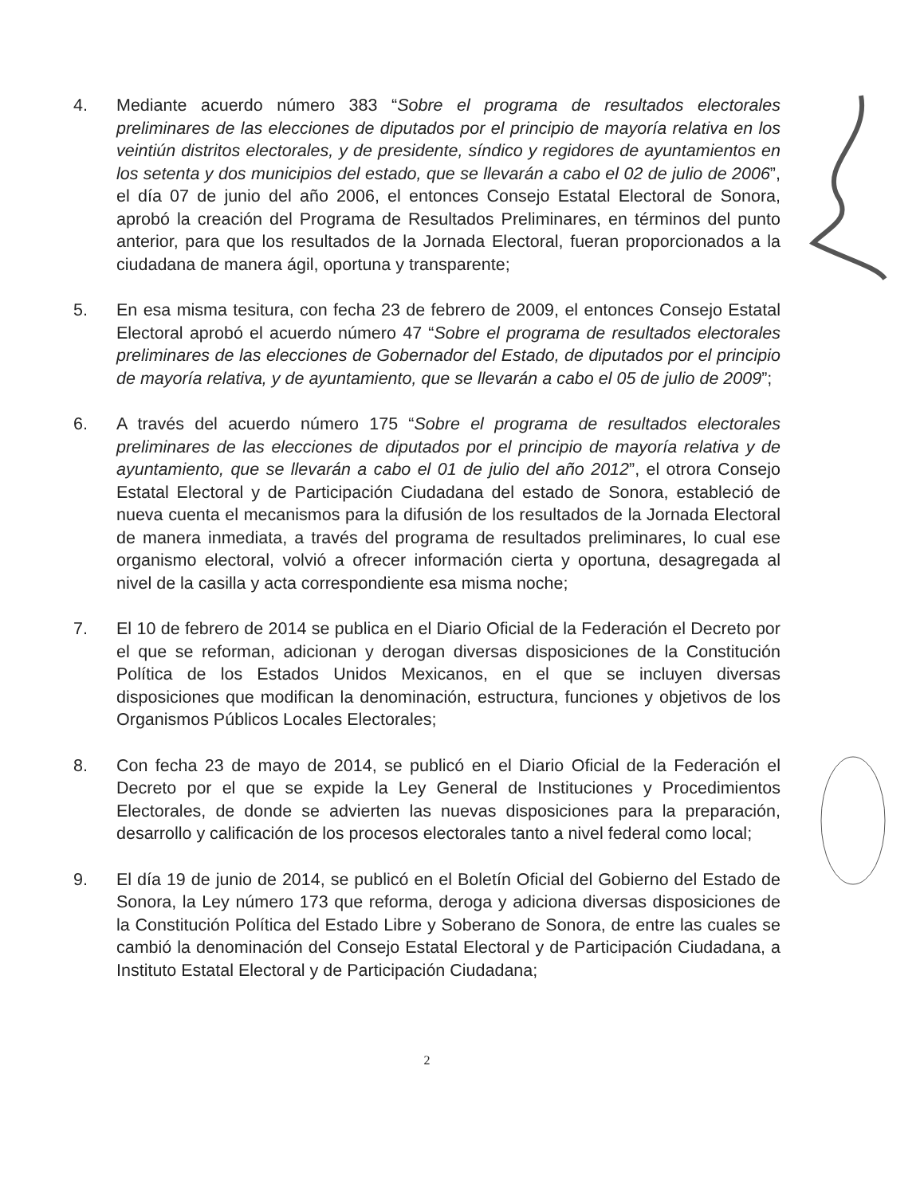4. Mediante acuerdo número 383 “Sobre el programa de resultados electorales preliminares de las elecciones de diputados por el principio de mayoría relativa en los veintiún distritos electorales, y de presidente, síndico y regidores de ayuntamientos en los setenta y dos municipios del estado, que se llevarán a cabo el 02 de julio de 2006”, el día 07 de junio del año 2006, el entonces Consejo Estatal Electoral de Sonora, aprobó la creación del Programa de Resultados Preliminares, en términos del punto anterior, para que los resultados de la Jornada Electoral, fueran proporcionados a la ciudadana de manera ágil, oportuna y transparente;
5. En esa misma tesitura, con fecha 23 de febrero de 2009, el entonces Consejo Estatal Electoral aprobó el acuerdo número 47 “Sobre el programa de resultados electorales preliminares de las elecciones de Gobernador del Estado, de diputados por el principio de mayoría relativa, y de ayuntamiento, que se llevarán a cabo el 05 de julio de 2009”;
6. A través del acuerdo número 175 “Sobre el programa de resultados electorales preliminares de las elecciones de diputados por el principio de mayoría relativa y de ayuntamiento, que se llevarán a cabo el 01 de julio del año 2012”, el otrora Consejo Estatal Electoral y de Participación Ciudadana del estado de Sonora, estableció de nueva cuenta el mecanismos para la difusión de los resultados de la Jornada Electoral de manera inmediata, a través del programa de resultados preliminares, lo cual ese organismo electoral, volvió a ofrecer información cierta y oportuna, desagregada al nivel de la casilla y acta correspondiente esa misma noche;
7. El 10 de febrero de 2014 se publica en el Diario Oficial de la Federación el Decreto por el que se reforman, adicionan y derogan diversas disposiciones de la Constitución Política de los Estados Unidos Mexicanos, en el que se incluyen diversas disposiciones que modifican la denominación, estructura, funciones y objetivos de los Organismos Públicos Locales Electorales;
8. Con fecha 23 de mayo de 2014, se publicó en el Diario Oficial de la Federación el Decreto por el que se expide la Ley General de Instituciones y Procedimientos Electorales, de donde se advierten las nuevas disposiciones para la preparación, desarrollo y calificación de los procesos electorales tanto a nivel federal como local;
9. El día 19 de junio de 2014, se publicó en el Boletín Oficial del Gobierno del Estado de Sonora, la Ley número 173 que reforma, deroga y adiciona diversas disposiciones de la Constitución Política del Estado Libre y Soberano de Sonora, de entre las cuales se cambió la denominación del Consejo Estatal Electoral y de Participación Ciudadana, a Instituto Estatal Electoral y de Participación Ciudadana;
2